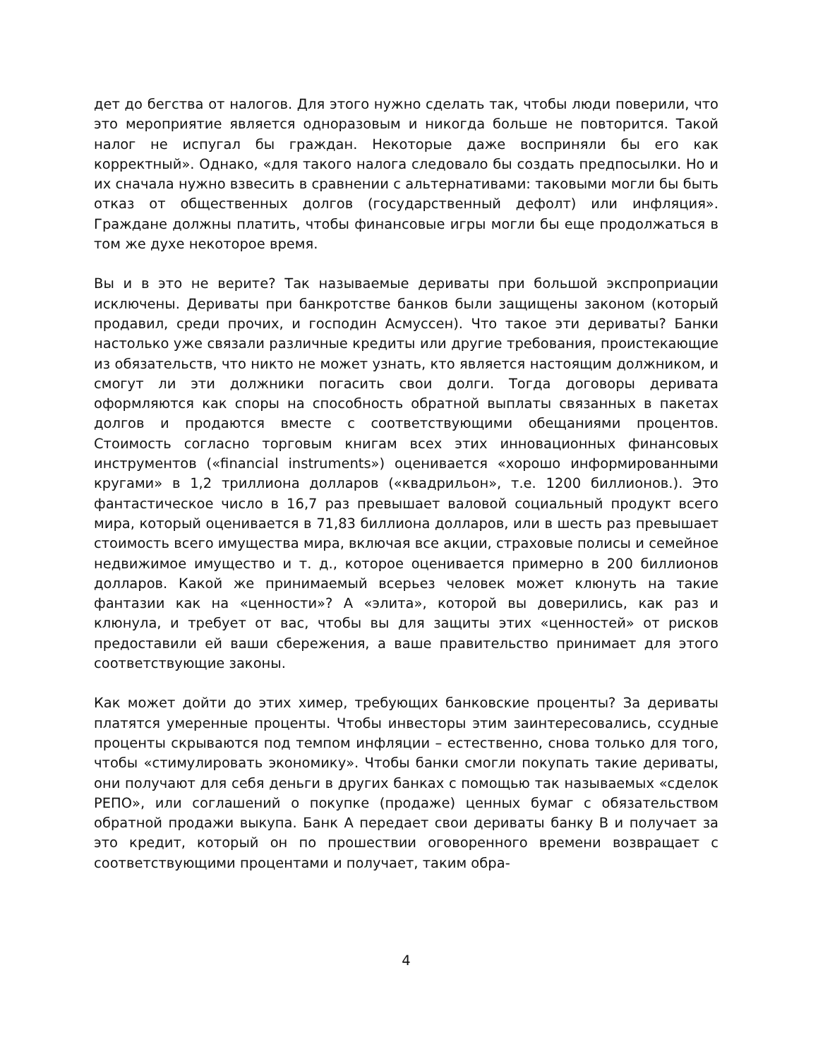дет до бегства от налогов. Для этого нужно сделать так, чтобы люди поверили, что это мероприятие является одноразовым и никогда больше не повторится. Такой налог не испугал бы граждан. Некоторые даже восприняли бы его как корректный». Однако, «для такого налога следовало бы создать предпосылки. Но и их сначала нужно взвесить в сравнении с альтернативами: таковыми могли бы быть отказ от общественных долгов (государственный дефолт) или инфляция». Граждане должны платить, чтобы финансовые игры могли бы еще продолжаться в том же духе некоторое время.
Вы и в это не верите? Так называемые дериваты при большой экспроприации исключены. Дериваты при банкротстве банков были защищены законом (который продавил, среди прочих, и господин Асмуссен). Что такое эти дериваты? Банки настолько уже связали различные кредиты или другие требования, проистекающие из обязательств, что никто не может узнать, кто является настоящим должником, и смогут ли эти должники погасить свои долги. Тогда договоры деривата оформляются как споры на способность обратной выплаты связанных в пакетах долгов и продаются вместе с соответствующими обещаниями процентов. Стоимость согласно торговым книгам всех этих инновационных финансовых инструментов («financial instruments») оценивается «хорошо информированными кругами» в 1,2 триллиона долларов («квадрильон», т.е. 1200 биллионов.). Это фантастическое число в 16,7 раз превышает валовой социальный продукт всего мира, который оценивается в 71,83 биллиона долларов, или в шесть раз превышает стоимость всего имущества мира, включая все акции, страховые полисы и семейное недвижимое имущество и т. д., которое оценивается примерно в 200 биллионов долларов. Какой же принимаемый всерьез человек может клюнуть на такие фантазии как на «ценности»? А «элита», которой вы доверились, как раз и клюнула, и требует от вас, чтобы вы для защиты этих «ценностей» от рисков предоставили ей ваши сбережения, а ваше правительство принимает для этого соответствующие законы.
Как может дойти до этих химер, требующих банковские проценты? За дериваты платятся умеренные проценты. Чтобы инвесторы этим заинтересовались, ссудные проценты скрываются под темпом инфляции – естественно, снова только для того, чтобы «стимулировать экономику». Чтобы банки смогли покупать такие дериваты, они получают для себя деньги в других банках с помощью так называемых «сделок РЕПО», или соглашений о покупке (продаже) ценных бумаг с обязательством обратной продажи выкупа. Банк А передает свои дериваты банку В и получает за это кредит, который он по прошествии оговоренного времени возвращает с соответствующими процентами и получает, таким обра-
4